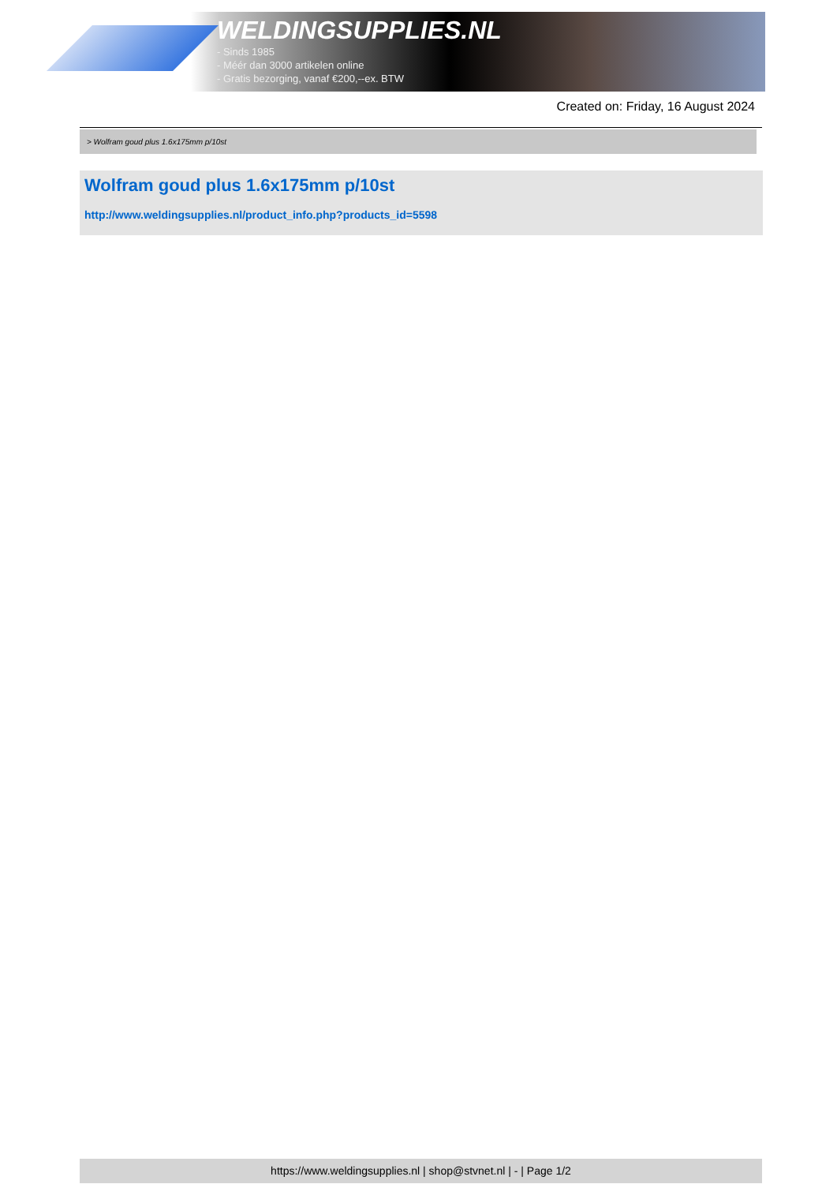WELDINGSUPPLIES.NL
- Sinds 1985
- Méér dan 3000 artikelen online
- Gratis bezorging, vanaf €200,--ex. BTW
Created on: Friday, 16 August 2024
> Wolfram goud plus 1.6x175mm p/10st
Wolfram goud plus 1.6x175mm p/10st
http://www.weldingsupplies.nl/product_info.php?products_id=5598
https://www.weldingsupplies.nl | shop@stvnet.nl | - | Page 1/2